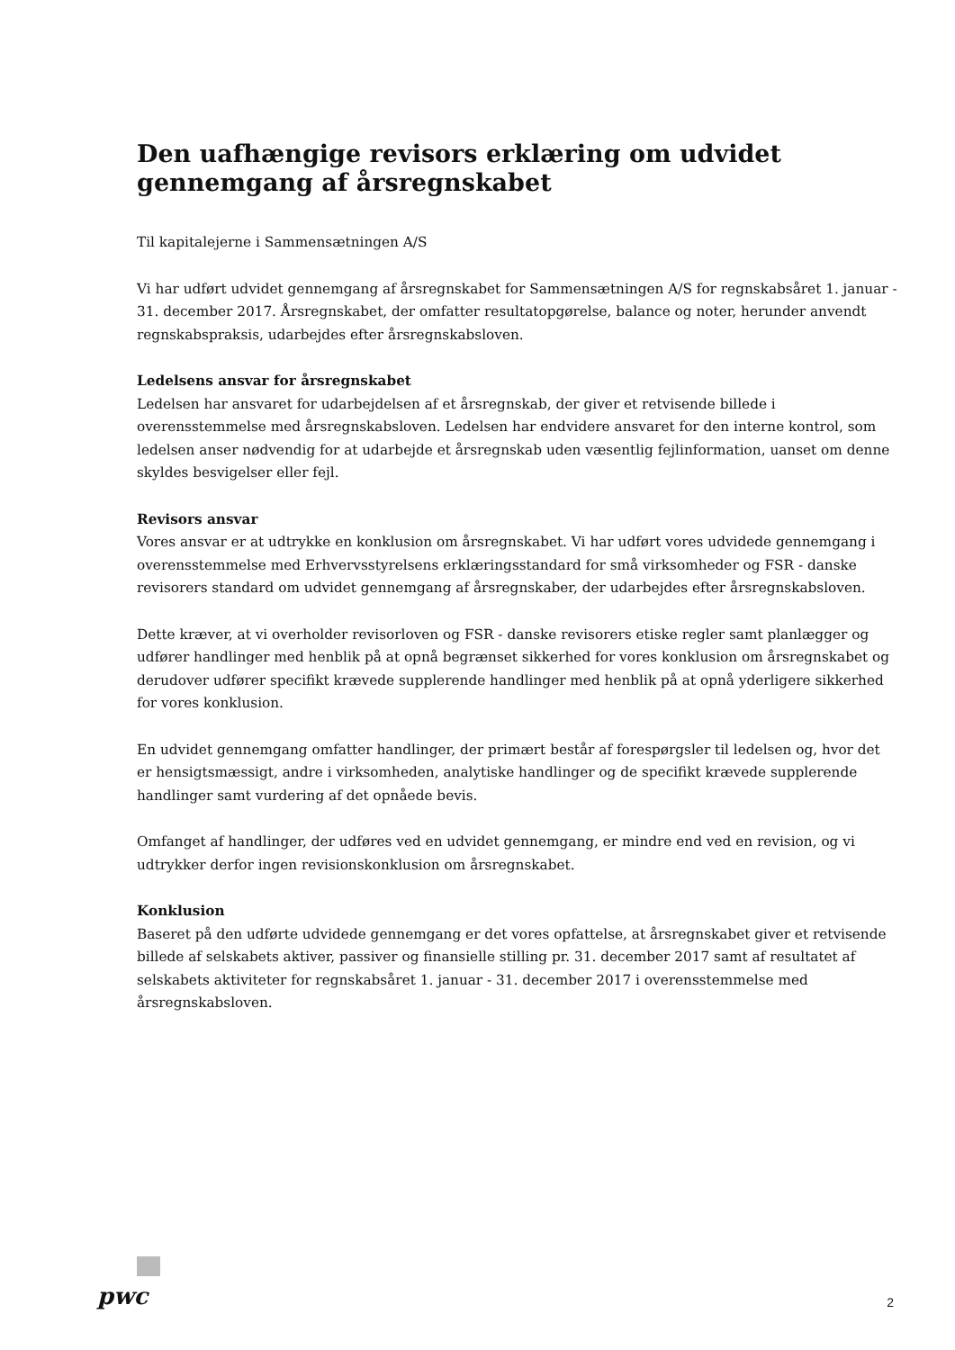Den uafhængige revisors erklæring om udvidet gennemgang af årsregnskabet
Til kapitalejerne i Sammensætningen A/S
Vi har udført udvidet gennemgang af årsregnskabet for Sammensætningen A/S for regnskabsåret 1. januar - 31. december 2017. Årsregnskabet, der omfatter resultatopgørelse, balance og noter, herunder anvendt regnskabspraksis, udarbejdes efter årsregnskabsloven.
Ledelsens ansvar for årsregnskabet
Ledelsen har ansvaret for udarbejdelsen af et årsregnskab, der giver et retvisende billede i overensstemmelse med årsregnskabsloven. Ledelsen har endvidere ansvaret for den interne kontrol, som ledelsen anser nødvendig for at udarbejde et årsregnskab uden væsentlig fejlinformation, uanset om denne skyldes besvigelser eller fejl.
Revisors ansvar
Vores ansvar er at udtrykke en konklusion om årsregnskabet. Vi har udført vores udvidede gennemgang i overensstemmelse med Erhvervsstyrelsens erklæringsstandard for små virksomheder og FSR - danske revisorers standard om udvidet gennemgang af årsregnskaber, der udarbejdes efter årsregnskabsloven.
Dette kræver, at vi overholder revisorloven og FSR - danske revisorers etiske regler samt planlægger og udfører handlinger med henblik på at opnå begrænset sikkerhed for vores konklusion om årsregnskabet og derudover udfører specifikt krævede supplerende handlinger med henblik på at opnå yderligere sikkerhed for vores konklusion.
En udvidet gennemgang omfatter handlinger, der primært består af forespørgsler til ledelsen og, hvor det er hensigtsmæssigt, andre i virksomheden, analytiske handlinger og de specifikt krævede supplerende handlinger samt vurdering af det opnåede bevis.
Omfanget af handlinger, der udføres ved en udvidet gennemgang, er mindre end ved en revision, og vi udtrykker derfor ingen revisionskonklusion om årsregnskabet.
Konklusion
Baseret på den udførte udvidede gennemgang er det vores opfattelse, at årsregnskabet giver et retvisende billede af selskabets aktiver, passiver og finansielle stilling pr. 31. december 2017 samt af resultatet af selskabets aktiviteter for regnskabsåret 1. januar - 31. december 2017 i overensstemmelse med årsregnskabsloven.
pwc 2